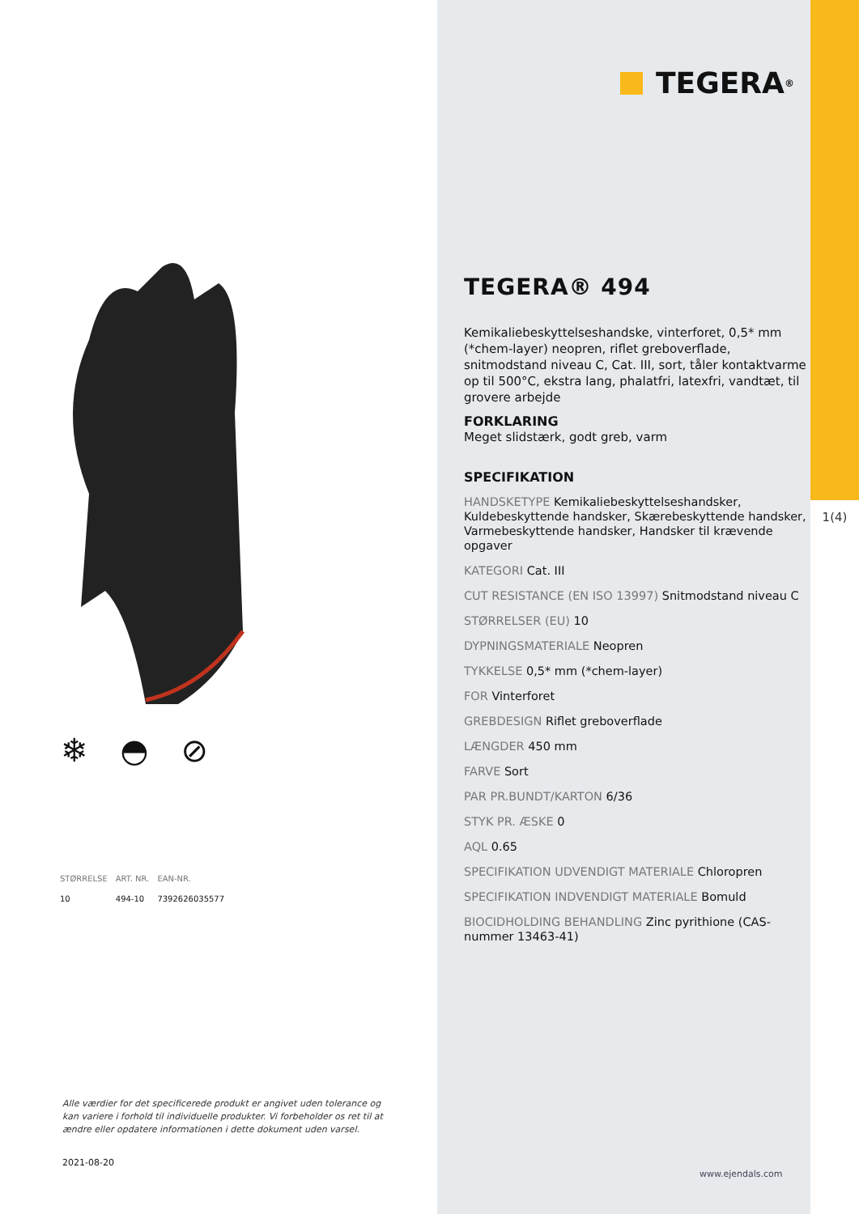❄ ◓ ⊘
| STØRRELSE | ART. NR. | EAN-NR. |
| --- | --- | --- |
| 10 | 494-10 | 7392626035577 |
Alle værdier for det specificerede produkt er angivet uden tolerance og kan variere i forhold til individuelle produkter. Vi forbeholder os ret til at ændre eller opdatere informationen i dette dokument uden varsel.
2021-08-20
TEGERA<sup>®</sup>
TEGERA® 494
Kemikaliebeskyttelseshandske, vinterforet, 0,5* mm (*chem-layer) neopren, riflet greboverflade, snitmodstand niveau C, Cat. III, sort, tåler kontaktvarme op til 500°C, ekstra lang, phalatfri, latexfri, vandtæt, til grovere arbejde
FORKLARING
Meget slidstærk, godt greb, varm
SPECIFIKATION
HANDSKETYPE Kemikaliebeskyttelseshandsker, Kuldebeskyttende handsker, Skærebeskyttende handsker, Varmebeskyttende handsker, Handsker til krævende opgaver
KATEGORI Cat. III
CUT RESISTANCE (EN ISO 13997) Snitmodstand niveau C
STØRRELSER (EU) 10
DYPNINGSMATERIALE Neopren
TYKKELSE 0,5* mm (*chem-layer)
FOR Vinterforet
GREBDESIGN Riflet greboverflade
LÆNGDER 450 mm
FARVE Sort
PAR PR.BUNDT/KARTON 6/36
STYK PR. ÆSKE 0
AQL 0.65
SPECIFIKATION UDVENDIGT MATERIALE Chloropren
SPECIFIKATION INDVENDIGT MATERIALE Bomuld
BIOCIDHOLDING BEHANDLING Zinc pyrithione (CAS-nummer 13463-41)
1(4)
www.ejendals.com